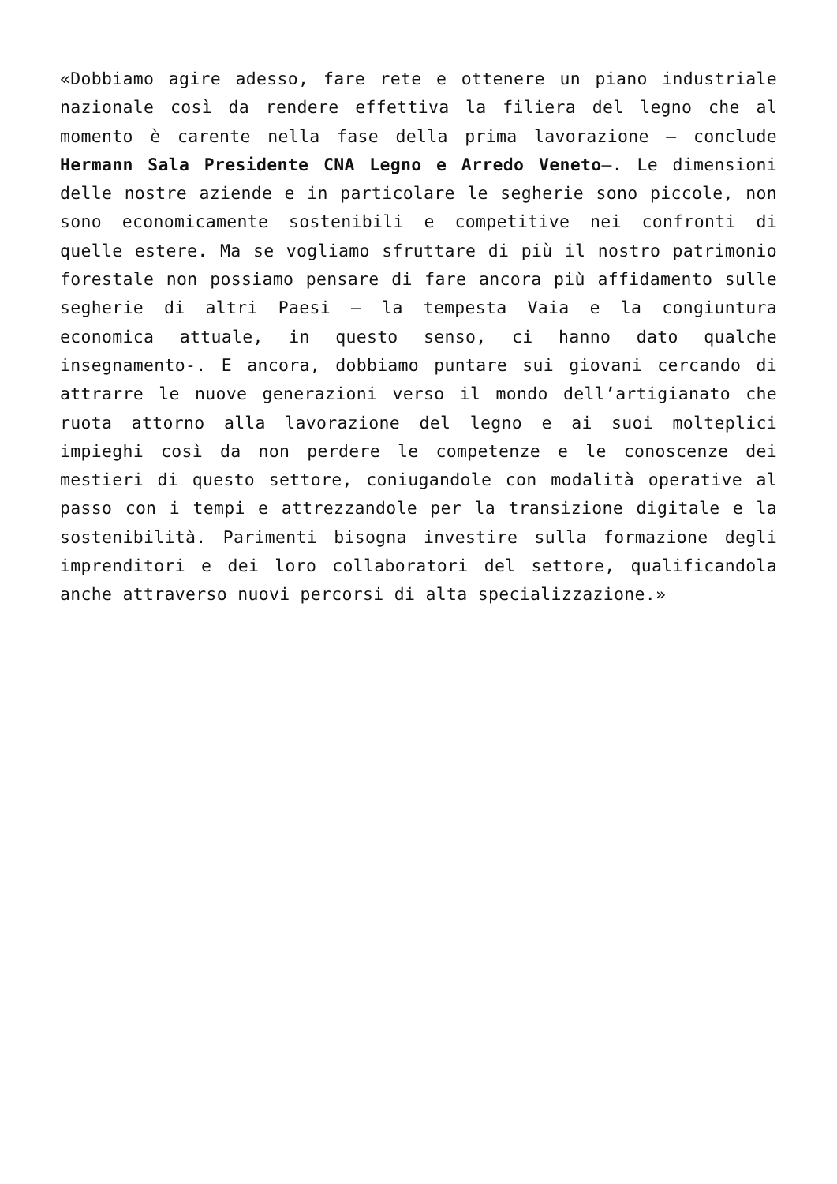«Dobbiamo agire adesso, fare rete e ottenere un piano industriale nazionale così da rendere effettiva la filiera del legno che al momento è carente nella fase della prima lavorazione – conclude Hermann Sala Presidente CNA Legno e Arredo Veneto–. Le dimensioni delle nostre aziende e in particolare le segherie sono piccole, non sono economicamente sostenibili e competitive nei confronti di quelle estere. Ma se vogliamo sfruttare di più il nostro patrimonio forestale non possiamo pensare di fare ancora più affidamento sulle segherie di altri Paesi – la tempesta Vaia e la congiuntura economica attuale, in questo senso, ci hanno dato qualche insegnamento-. E ancora, dobbiamo puntare sui giovani cercando di attrarre le nuove generazioni verso il mondo dell’artigianato che ruota attorno alla lavorazione del legno e ai suoi molteplici impieghi così da non perdere le competenze e le conoscenze dei mestieri di questo settore, coniugandole con modalità operative al passo con i tempi e attrezzandole per la transizione digitale e la sostenibilità. Parimenti bisogna investire sulla formazione degli imprenditori e dei loro collaboratori del settore, qualificandola anche attraverso nuovi percorsi di alta specializzazione.»